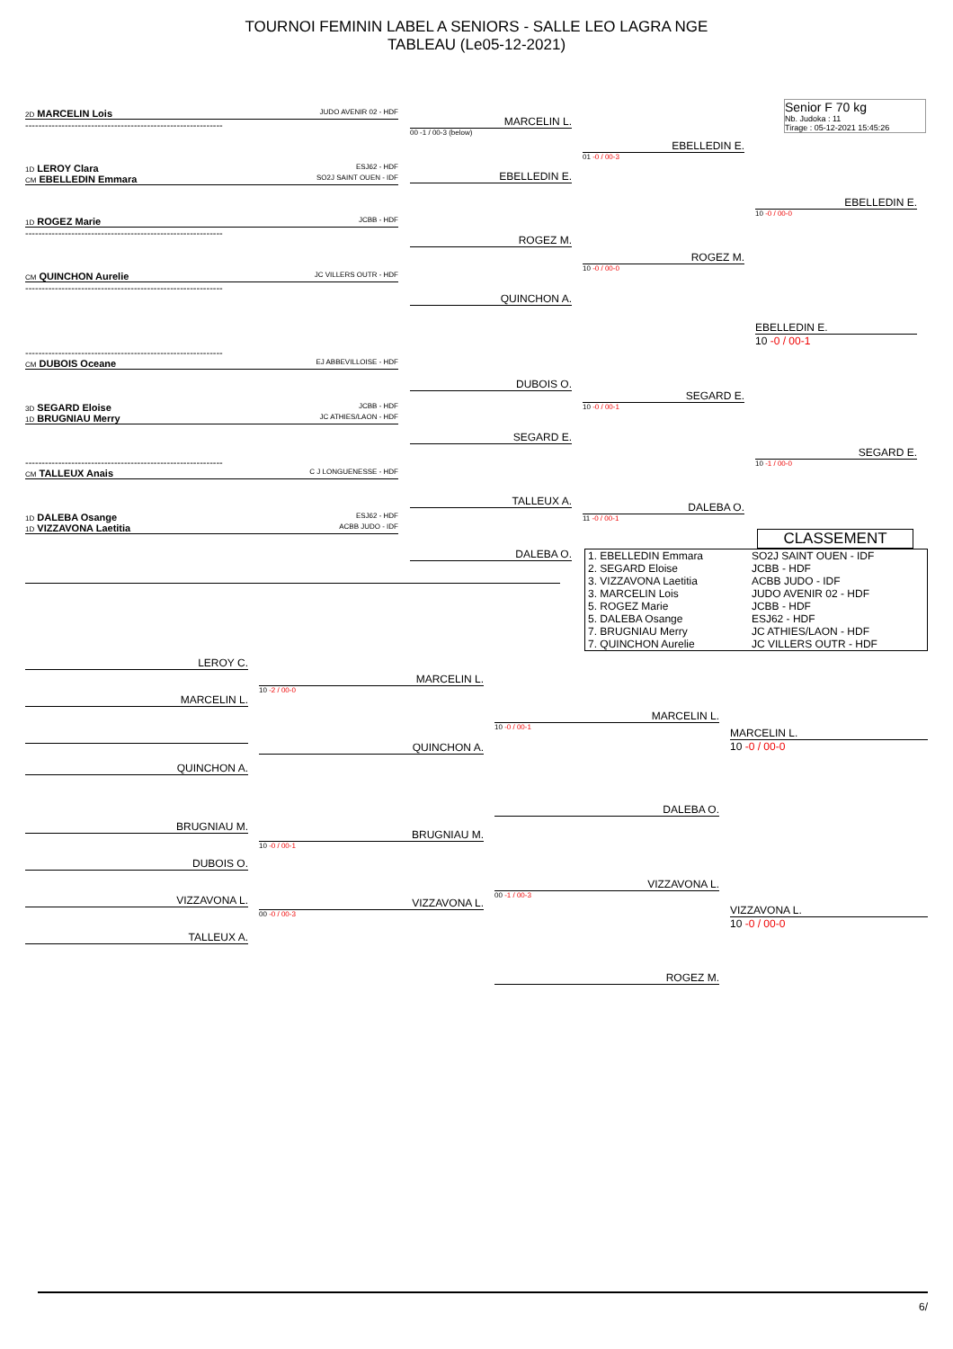TOURNOI FEMININ LABEL A SENIORS - SALLE LEO LAGRA NGE
TABLEAU (Le05-12-2021)
Senior F 70 kg
Nb. Judoka : 11
Tirage : 05-12-2021 15:45:26
2D MARCELIN Lois JUDO AVENIR 02 - HDF
------------------------------------------------------------
1D LEROY Clara ESJ62 - HDF
CM EBELLEDIN Emmara SO2J SAINT OUEN - IDF
1D ROGEZ Marie JCBB - HDF
------------------------------------------------------------
CM QUINCHON Aurelie JC VILLERS OUTR - HDF
------------------------------------------------------------
------------------------------------------------------------
CM DUBOIS Oceane EJ ABBEVILLOISE - HDF
3D SEGARD Eloise JCBB - HDF
1D BRUGNIAU Merry JC ATHIES/LAON - HDF
------------------------------------------------------------
CM TALLEUX Anais C J LONGUENESSE - HDF
1D DALEBA Osange ESJ62 - HDF
1D VIZZAVONA Laetitia ACBB JUDO - IDF
MARCELIN L.
00 -1 / 00-3 (below)
EBELLEDIN E.
ROGEZ M.
QUINCHON A.
DUBOIS O.
SEGARD E.
TALLEUX A.
DALEBA O.
EBELLEDIN E.
01 -0 / 00-3
ROGEZ M.
10 -0 / 00-0
SEGARD E.
10 -0 / 00-1
DALEBA O.
11 -0 / 00-1
EBELLEDIN E.
10 -0 / 00-0
EBELLEDIN E.
10 -0 / 00-1
SEGARD E.
10 -1 / 00-0
CLASSEMENT
| 1. EBELLEDIN Emmara | SO2J SAINT OUEN - IDF |
| 2. SEGARD Eloise | JCBB - HDF |
| 3. VIZZAVONA Laetitia | ACBB JUDO - IDF |
| 3. MARCELIN Lois | JUDO AVENIR 02 - HDF |
| 5. ROGEZ Marie | JCBB - HDF |
| 5. DALEBA Osange | ESJ62 - HDF |
| 7. BRUGNIAU Merry | JC ATHIES/LAON - HDF |
| 7. QUINCHON Aurelie | JC VILLERS OUTR - HDF |
LEROY C.
MARCELIN L.
QUINCHON A.
BRUGNIAU M.
DUBOIS O.
VIZZAVONA L.
TALLEUX A.
MARCELIN L.
10 -2 / 00-0
QUINCHON A.
BRUGNIAU M.
10 -0 / 00-1
VIZZAVONA L.
00 -0 / 00-3
MARCELIN L.
10 -0 / 00-1
DALEBA O.
VIZZAVONA L.
00 -1 / 00-3
ROGEZ M.
MARCELIN L.
10 -0 / 00-0
VIZZAVONA L.
10 -0 / 00-0
6/